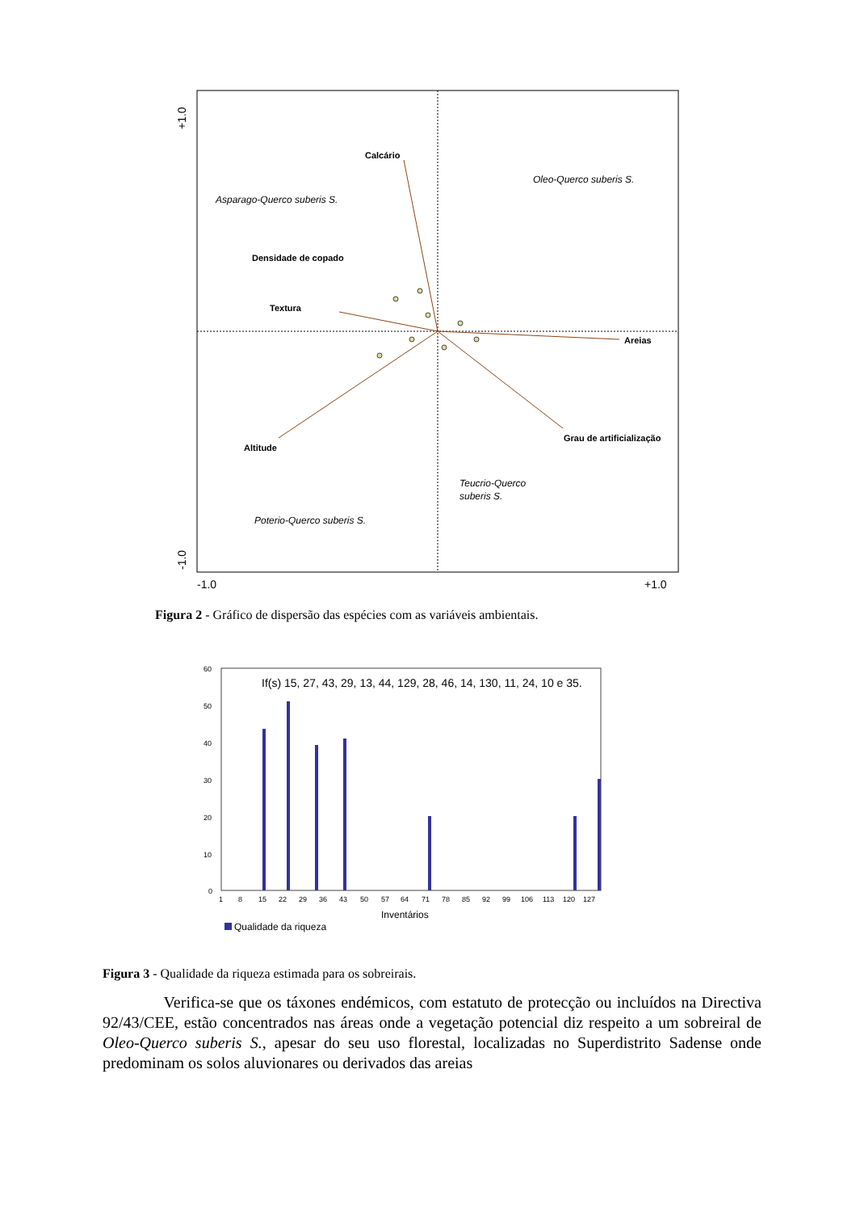+1.0
-1.0
-1.0
+1.0
Calcário
Densidade de copado
Textura
Areias
Altitude
Grau de artificialização
Oleo-Querco suberis S.
Asparago-Querco suberis S.
Teucrio-Querco
suberis S.
Poterio-Querco suberis S.
Figura 2 - Gráfico de dispersão das espécies com as variáveis ambientais.
60
50
40
30
20
10
0
If(s) 15, 27, 43, 29, 13, 44, 129, 28, 46, 14, 130, 11, 24, 10 e 35.
1
8
15
22
29
36
43
50
57
64
71
78
85
92
99
106
113
120
127
Inventários
Qualidade da riqueza
Figura 3 - Qualidade da riqueza estimada para os sobreirais.
Verifica-se que os táxones endémicos, com estatuto de protecção ou incluídos na Directiva 92/43/CEE, estão concentrados nas áreas onde a vegetação potencial diz respeito a um sobreiral de Oleo-Querco suberis S., apesar do seu uso florestal, localizadas no Superdistrito Sadense onde predominam os solos aluvionares ou derivados das areias